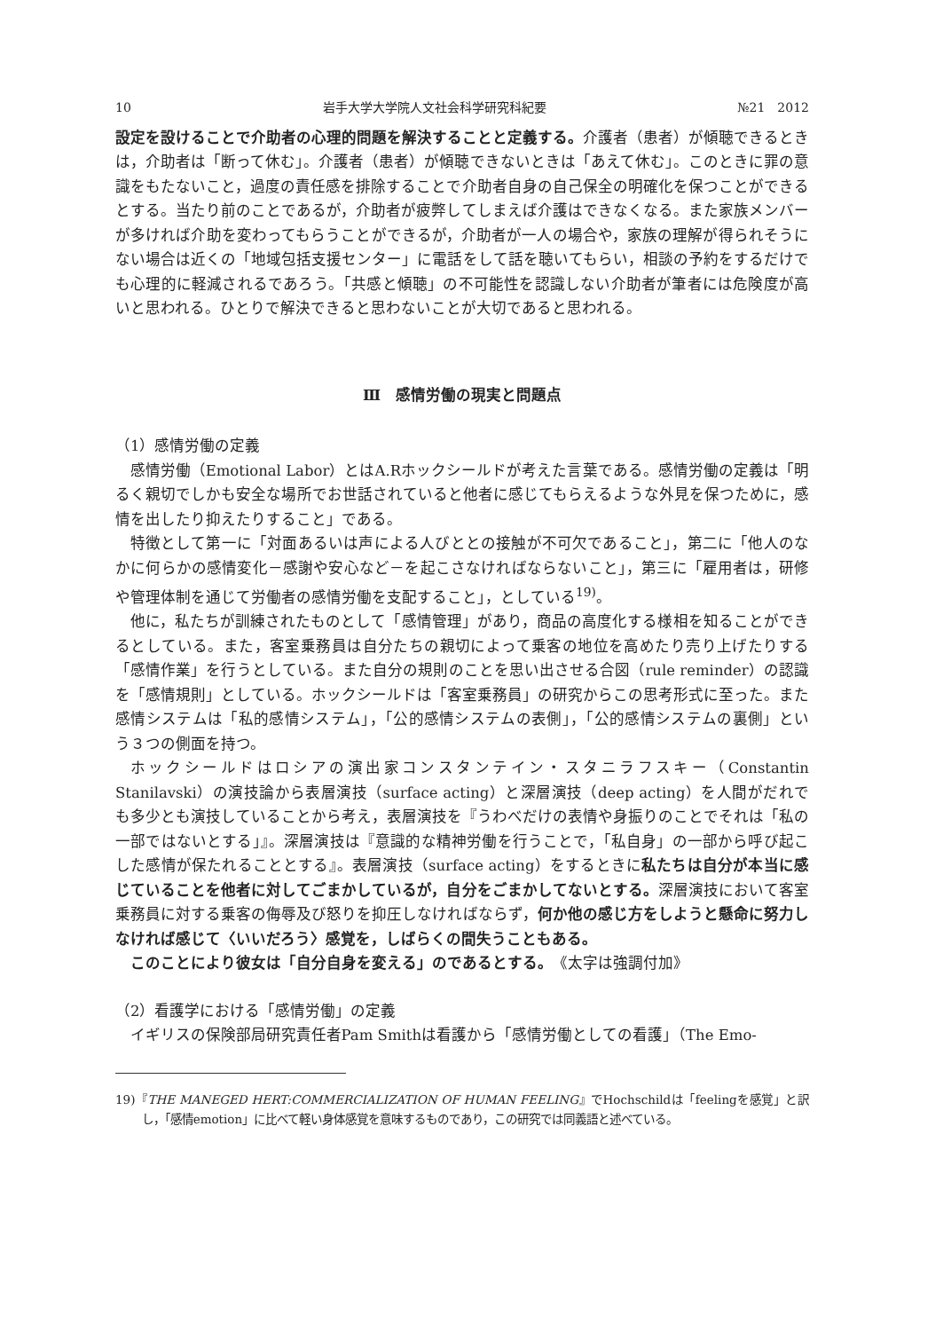10 岩手大学大学院人文社会科学研究科紀要 №21　2012
設定を設けることで介助者の心理的問題を解決することと定義する。介護者（患者）が傾聴できるときは，介助者は「断って休む」。介護者（患者）が傾聴できないときは「あえて休む」。このときに罪の意識をもたないこと，過度の責任感を排除することで介助者自身の自己保全の明確化を保つことができるとする。当たり前のことであるが，介助者が疲弊してしまえば介護はできなくなる。また家族メンバーが多ければ介助を変わってもらうことができるが，介助者が一人の場合や，家族の理解が得られそうにない場合は近くの「地域包括支援センター」に電話をして話を聴いてもらい，相談の予約をするだけでも心理的に軽減されるであろう。「共感と傾聴」の不可能性を認識しない介助者が筆者には危険度が高いと思われる。ひとりで解決できると思わないことが大切であると思われる。
Ⅲ　感情労働の現実と問題点
（1）感情労働の定義
感情労働（Emotional Labor）とはA.Rホックシールドが考えた言葉である。感情労働の定義は「明るく親切でしかも安全な場所でお世話されていると他者に感じてもらえるような外見を保つために，感情を出したり抑えたりすること」である。
特徴として第一に「対面あるいは声による人びととの接触が不可欠であること」，第二に「他人のなかに何らかの感情変化－感謝や安心など－を起こさなければならないこと」，第三に「雇用者は，研修や管理体制を通じて労働者の感情労働を支配すること」，としている<sup>19)</sup>。
他に，私たちが訓練されたものとして「感情管理」があり，商品の高度化する様相を知ることができるとしている。また，客室乗務員は自分たちの親切によって乗客の地位を高めたり売り上げたりする「感情作業」を行うとしている。また自分の規則のことを思い出させる合図（rule reminder）の認識を「感情規則」としている。ホックシールドは「客室乗務員」の研究からこの思考形式に至った。また感情システムは「私的感情システム」，「公的感情システムの表側」，「公的感情システムの裏側」という３つの側面を持つ。
ホックシールドはロシアの演出家コンスタンテイン・スタニラフスキー（Constantin Stanilavski）の演技論から表層演技（surface acting）と深層演技（deep acting）を人間がだれでも多少とも演技していることから考え，表層演技を『うわべだけの表情や身振りのことでそれは「私の一部ではないとする」』。深層演技は『意識的な精神労働を行うことで，「私自身」の一部から呼び起こした感情が保たれることとする』。表層演技（surface acting）をするときに私たちは自分が本当に感じていることを他者に対してごまかしているが，自分をごまかしてないとする。深層演技において客室乗務員に対する乗客の侮辱及び怒りを抑圧しなければならず，何か他の感じ方をしようと懸命に努力しなければ感じて〈いいだろう〉感覚を，しばらくの間失うこともある。
このことにより彼女は「自分自身を変える」のであるとする。《太字は強調付加》
（2）看護学における「感情労働」の定義
イギリスの保険部局研究責任者Pam Smithは看護から「感情労働としての看護」（The Emo-
19)『THE MANEGED HERT:COMMERCIALIZATION OF HUMAN FEELING』でHochschildは「feelingを感覚」と訳し，「感情emotion」に比べて軽い身体感覚を意味するものであり，この研究では同義語と述べている。